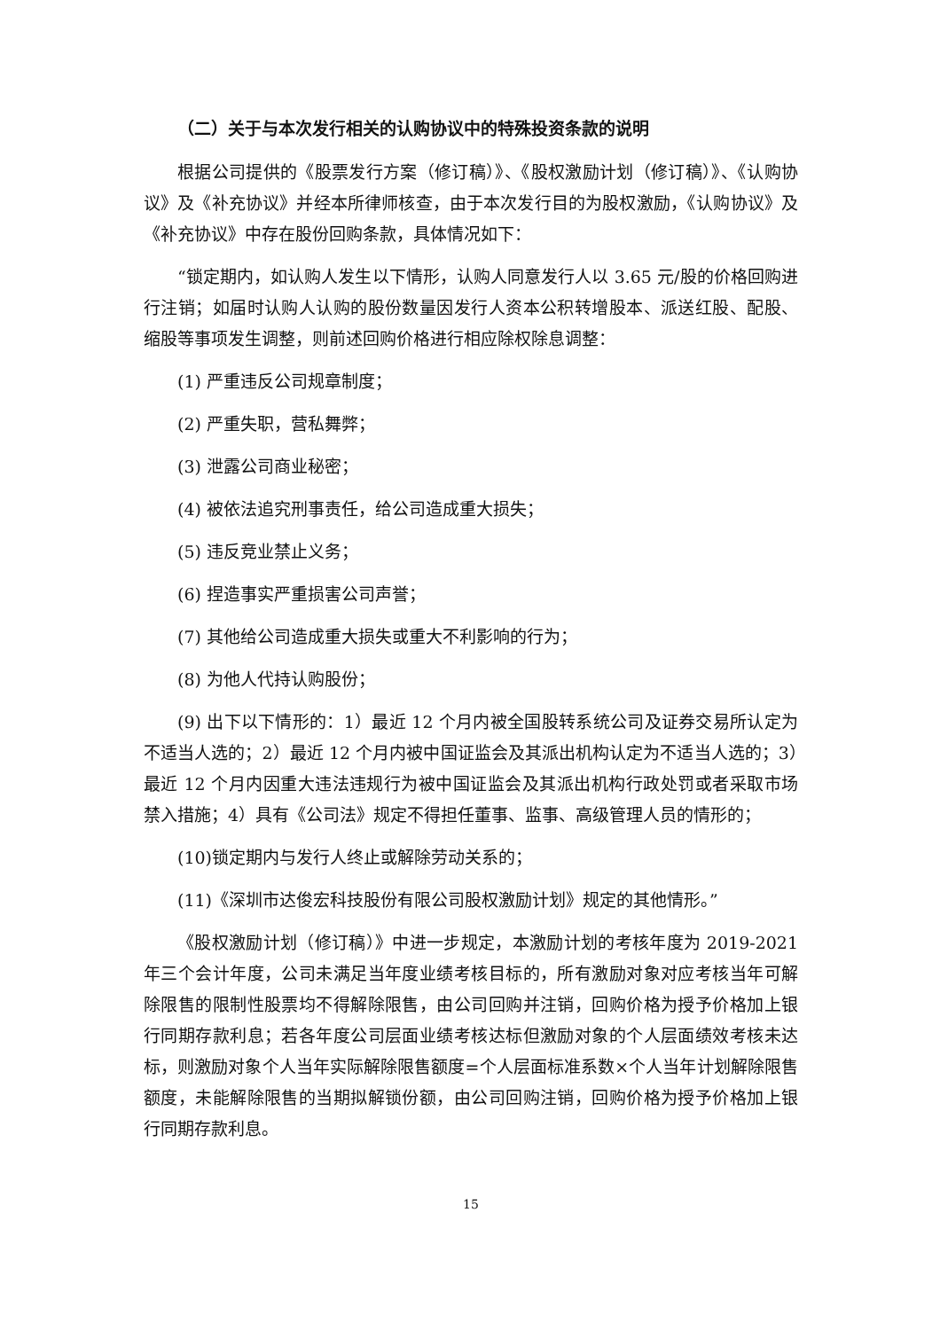（二）关于与本次发行相关的认购协议中的特殊投资条款的说明
根据公司提供的《股票发行方案（修订稿）》、《股权激励计划（修订稿）》、《认购协议》及《补充协议》并经本所律师核查，由于本次发行目的为股权激励，《认购协议》及《补充协议》中存在股份回购条款，具体情况如下：
“锁定期内，如认购人发生以下情形，认购人同意发行人以 3.65 元/股的价格回购进行注销；如届时认购人认购的股份数量因发行人资本公积转增股本、派送红股、配股、缩股等事项发生调整，则前述回购价格进行相应除权除息调整：
(1) 严重违反公司规章制度；
(2) 严重失职，营私舞弊；
(3) 泄露公司商业秘密；
(4) 被依法追究刑事责任，给公司造成重大损失；
(5) 违反竞业禁止义务；
(6) 捏造事实严重损害公司声誉；
(7) 其他给公司造成重大损失或重大不利影响的行为；
(8) 为他人代持认购股份；
(9) 出下以下情形的：1）最近 12 个月内被全国股转系统公司及证券交易所认定为不适当人选的；2）最近 12 个月内被中国证监会及其派出机构认定为不适当人选的；3）最近 12 个月内因重大违法违规行为被中国证监会及其派出机构行政处罚或者采取市场禁入措施；4）具有《公司法》规定不得担任董事、监事、高级管理人员的情形的；
(10)锁定期内与发行人终止或解除劳动关系的；
(11)《深圳市达俊宏科技股份有限公司股权激励计划》规定的其他情形。”
《股权激励计划（修订稿）》中进一步规定，本激励计划的考核年度为 2019-2021 年三个会计年度，公司未满足当年度业绩考核目标的，所有激励对象对应考核当年可解除限售的限制性股票均不得解除限售，由公司回购并注销，回购价格为授予价格加上银行同期存款利息；若各年度公司层面业绩考核达标但激励对象的个人层面绩效考核未达标，则激励对象个人当年实际解除限售额度=个人层面标准系数×个人当年计划解除限售额度，未能解除限售的当期拟解锁份额，由公司回购注销，回购价格为授予价格加上银行同期存款利息。
15